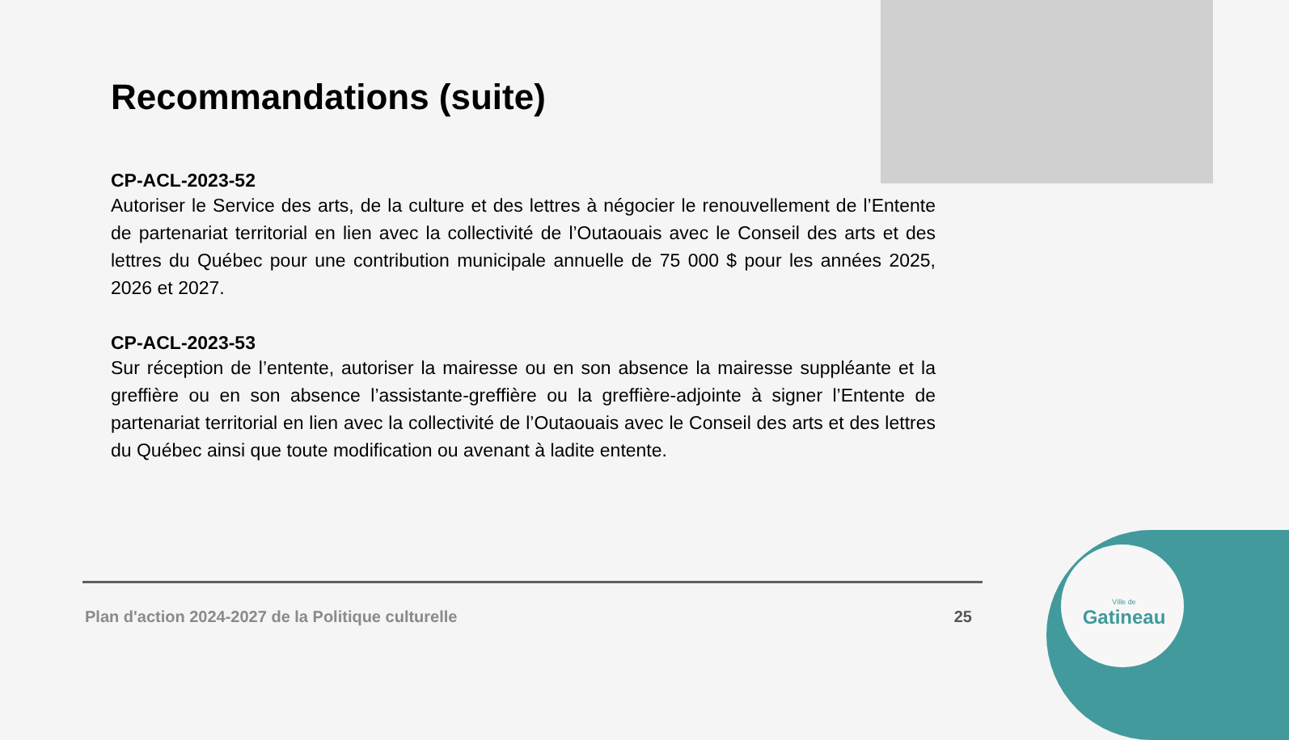Ville de
Gatineau
Recommandations (suite)
CP-ACL-2023-52
Autoriser le Service des arts, de la culture et des lettres à négocier le renouvellement de l’Entente de partenariat territorial en lien avec la collectivité de l’Outaouais avec le Conseil des arts et des lettres du Québec pour une contribution municipale annuelle de 75 000 $ pour les années 2025, 2026 et 2027.
CP-ACL-2023-53
Sur réception de l’entente, autoriser la mairesse ou en son absence la mairesse suppléante et la greffière ou en son absence l’assistante-greffière ou la greffière-adjointe à signer l’Entente de partenariat territorial en lien avec la collectivité de l’Outaouais avec le Conseil des arts et des lettres du Québec ainsi que toute modification ou avenant à ladite entente.
Plan d'action 2024-2027 de la Politique culturelle 25